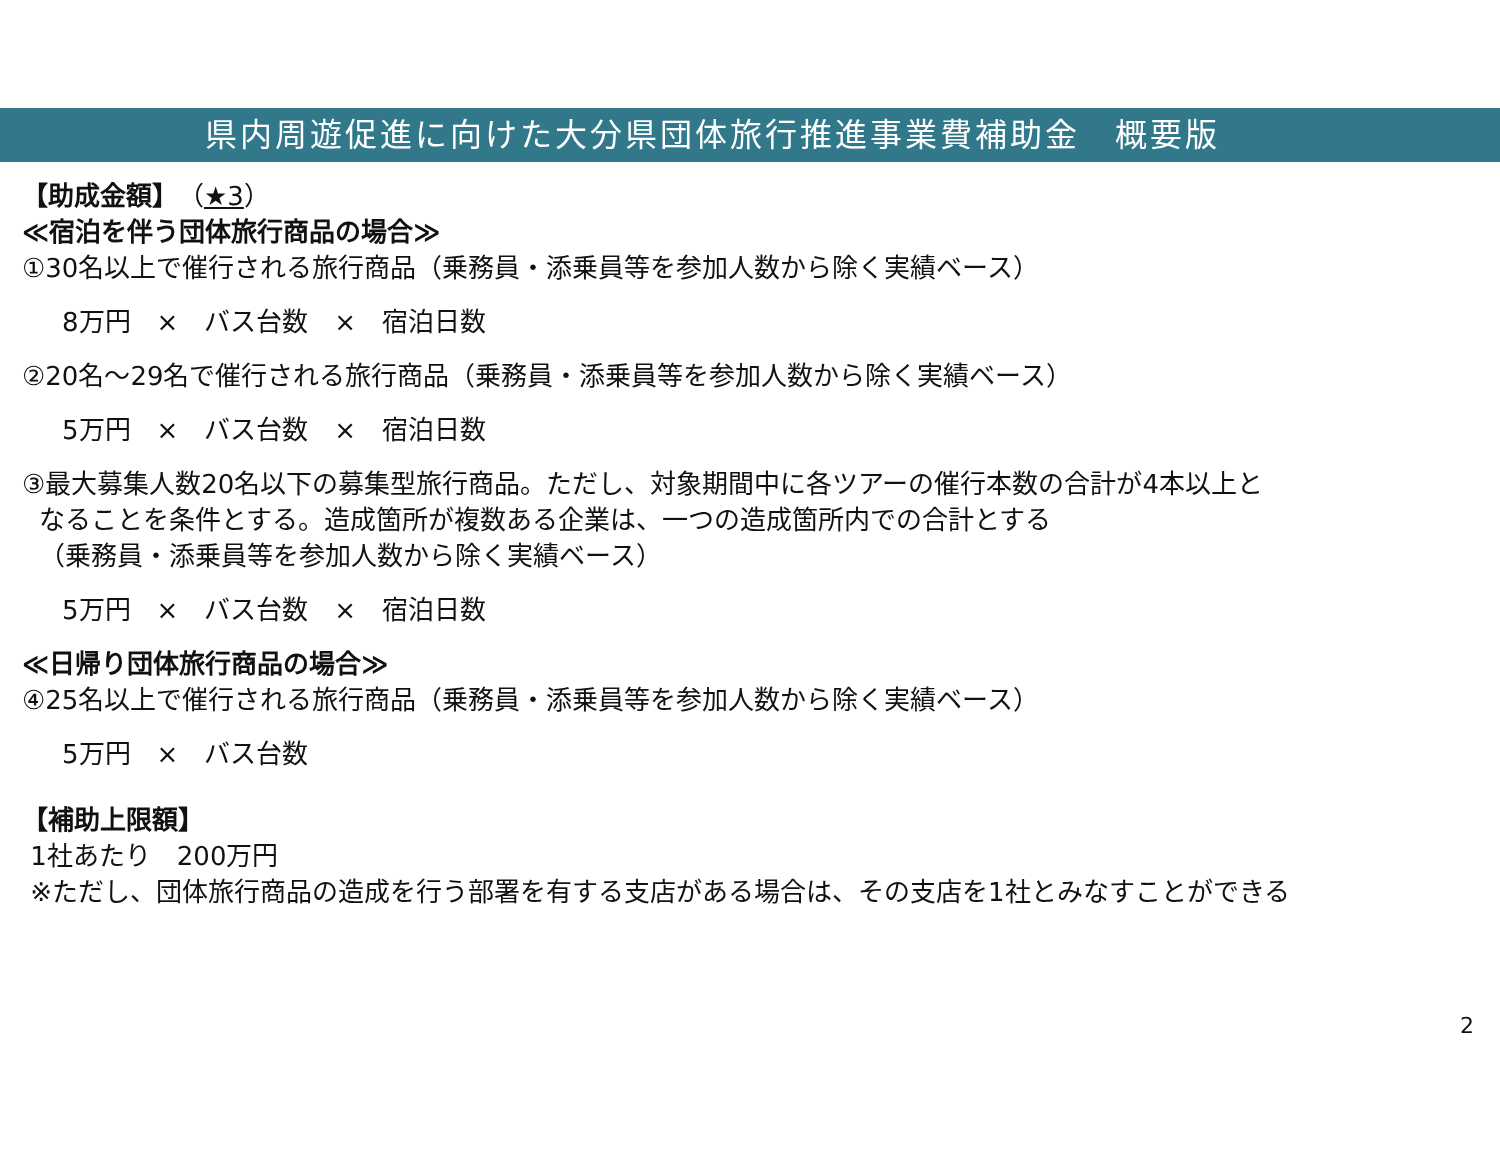県内周遊促進に向けた大分県団体旅行推進事業費補助金　概要版
【助成金額】（★3）
≪宿泊を伴う団体旅行商品の場合≫
①30名以上で催行される旅行商品（乗務員・添乗員等を参加人数から除く実績ベース）
8万円　×　バス台数　×　宿泊日数
②20名～29名で催行される旅行商品（乗務員・添乗員等を参加人数から除く実績ベース）
5万円　×　バス台数　×　宿泊日数
③最大募集人数20名以下の募集型旅行商品。ただし、対象期間中に各ツアーの催行本数の合計が4本以上と
なることを条件とする。造成箇所が複数ある企業は、一つの造成箇所内での合計とする
（乗務員・添乗員等を参加人数から除く実績ベース）
5万円　×　バス台数　×　宿泊日数
≪日帰り団体旅行商品の場合≫
④25名以上で催行される旅行商品（乗務員・添乗員等を参加人数から除く実績ベース）
5万円　×　バス台数
【補助上限額】
1社あたり　200万円
※ただし、団体旅行商品の造成を行う部署を有する支店がある場合は、その支店を1社とみなすことができる
2